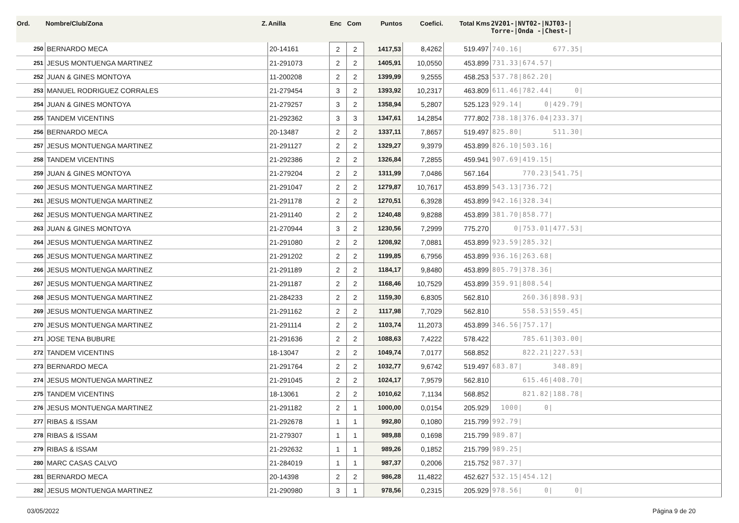| Ord. | Nombre/Club/Zona Z. | Anilla | Enc | Com | Puntos | Coefici. | Total Kms | 2V201-/NVT02-/NJT03-/ Torre-/Onda -/Chest-/ |
| --- | --- | --- | --- | --- | --- | --- | --- | --- |
| 250 | BERNARDO MECA | 20-14161 | 2 | 2 | 1417,53 | 8,4262 | 519.497 | 740.16/ 677.35/ |
| 251 | JESUS MONTUENGA MARTINEZ | 21-291073 | 2 | 2 | 1405,91 | 10,0550 | 453.899 | 731.33/674.57/ |
| 252 | JUAN & GINES MONTOYA | 11-200208 | 2 | 2 | 1399,99 | 9,2555 | 458.253 | 537.78/862.20/ |
| 253 | MANUEL RODRIGUEZ CORRALES | 21-279454 | 3 | 2 | 1393,92 | 10,2317 | 463.809 | 611.46/782.44/ 0/ |
| 254 | JUAN & GINES MONTOYA | 21-279257 | 3 | 2 | 1358,94 | 5,2807 | 525.123 | 929.14/ 0/429.79/ |
| 255 | TANDEM VICENTINS | 21-292362 | 3 | 3 | 1347,61 | 14,2854 | 777.802 | 738.18/376.04/233.37/ |
| 256 | BERNARDO MECA | 20-13487 | 2 | 2 | 1337,11 | 7,8657 | 519.497 | 825.80/ 511.30/ |
| 257 | JESUS MONTUENGA MARTINEZ | 21-291127 | 2 | 2 | 1329,27 | 9,3979 | 453.899 | 826.10/503.16/ |
| 258 | TANDEM VICENTINS | 21-292386 | 2 | 2 | 1326,84 | 7,2855 | 459.941 | 907.69/419.15/ |
| 259 | JUAN & GINES MONTOYA | 21-279204 | 2 | 2 | 1311,99 | 7,0486 | 567.164 | 770.23/541.75/ |
| 260 | JESUS MONTUENGA MARTINEZ | 21-291047 | 2 | 2 | 1279,87 | 10,7617 | 453.899 | 543.13/736.72/ |
| 261 | JESUS MONTUENGA MARTINEZ | 21-291178 | 2 | 2 | 1270,51 | 6,3928 | 453.899 | 942.16/328.34/ |
| 262 | JESUS MONTUENGA MARTINEZ | 21-291140 | 2 | 2 | 1240,48 | 9,8288 | 453.899 | 381.70/858.77/ |
| 263 | JUAN & GINES MONTOYA | 21-270944 | 3 | 2 | 1230,56 | 7,2999 | 775.270 | 0/753.01/477.53/ |
| 264 | JESUS MONTUENGA MARTINEZ | 21-291080 | 2 | 2 | 1208,92 | 7,0881 | 453.899 | 923.59/285.32/ |
| 265 | JESUS MONTUENGA MARTINEZ | 21-291202 | 2 | 2 | 1199,85 | 6,7956 | 453.899 | 936.16/263.68/ |
| 266 | JESUS MONTUENGA MARTINEZ | 21-291189 | 2 | 2 | 1184,17 | 9,8480 | 453.899 | 805.79/378.36/ |
| 267 | JESUS MONTUENGA MARTINEZ | 21-291187 | 2 | 2 | 1168,46 | 10,7529 | 453.899 | 359.91/808.54/ |
| 268 | JESUS MONTUENGA MARTINEZ | 21-284233 | 2 | 2 | 1159,30 | 6,8305 | 562.810 | 260.36/898.93/ |
| 269 | JESUS MONTUENGA MARTINEZ | 21-291162 | 2 | 2 | 1117,98 | 7,7029 | 562.810 | 558.53/559.45/ |
| 270 | JESUS MONTUENGA MARTINEZ | 21-291114 | 2 | 2 | 1103,74 | 11,2073 | 453.899 | 346.56/757.17/ |
| 271 | JOSE TENA BUBURE | 21-291636 | 2 | 2 | 1088,63 | 7,4222 | 578.422 | 785.61/303.00/ |
| 272 | TANDEM VICENTINS | 18-13047 | 2 | 2 | 1049,74 | 7,0177 | 568.852 | 822.21/227.53/ |
| 273 | BERNARDO MECA | 21-291764 | 2 | 2 | 1032,77 | 9,6742 | 519.497 | 683.87/ 348.89/ |
| 274 | JESUS MONTUENGA MARTINEZ | 21-291045 | 2 | 2 | 1024,17 | 7,9579 | 562.810 | 615.46/408.70/ |
| 275 | TANDEM VICENTINS | 18-13061 | 2 | 2 | 1010,62 | 7,1134 | 568.852 | 821.82/188.78/ |
| 276 | JESUS MONTUENGA MARTINEZ | 21-291182 | 2 | 1 | 1000,00 | 0,0154 | 205.929 | 1000/ 0/ |
| 277 | RIBAS & ISSAM | 21-292678 | 1 | 1 | 992,80 | 0,1080 | 215.799 | 992.79/ |
| 278 | RIBAS & ISSAM | 21-279307 | 1 | 1 | 989,88 | 0,1698 | 215.799 | 989.87/ |
| 279 | RIBAS & ISSAM | 21-292632 | 1 | 1 | 989,26 | 0,1852 | 215.799 | 989.25/ |
| 280 | MARC CASAS CALVO | 21-284019 | 1 | 1 | 987,37 | 0,2006 | 215.752 | 987.37/ |
| 281 | BERNARDO MECA | 20-14398 | 2 | 2 | 986,28 | 11,4822 | 452.627 | 532.15/454.12/ |
| 282 | JESUS MONTUENGA MARTINEZ | 21-290980 | 3 | 1 | 978,56 | 0,2315 | 205.929 | 978.56/ 0/ 0/ |
03/05/2022 Página 9 de 20